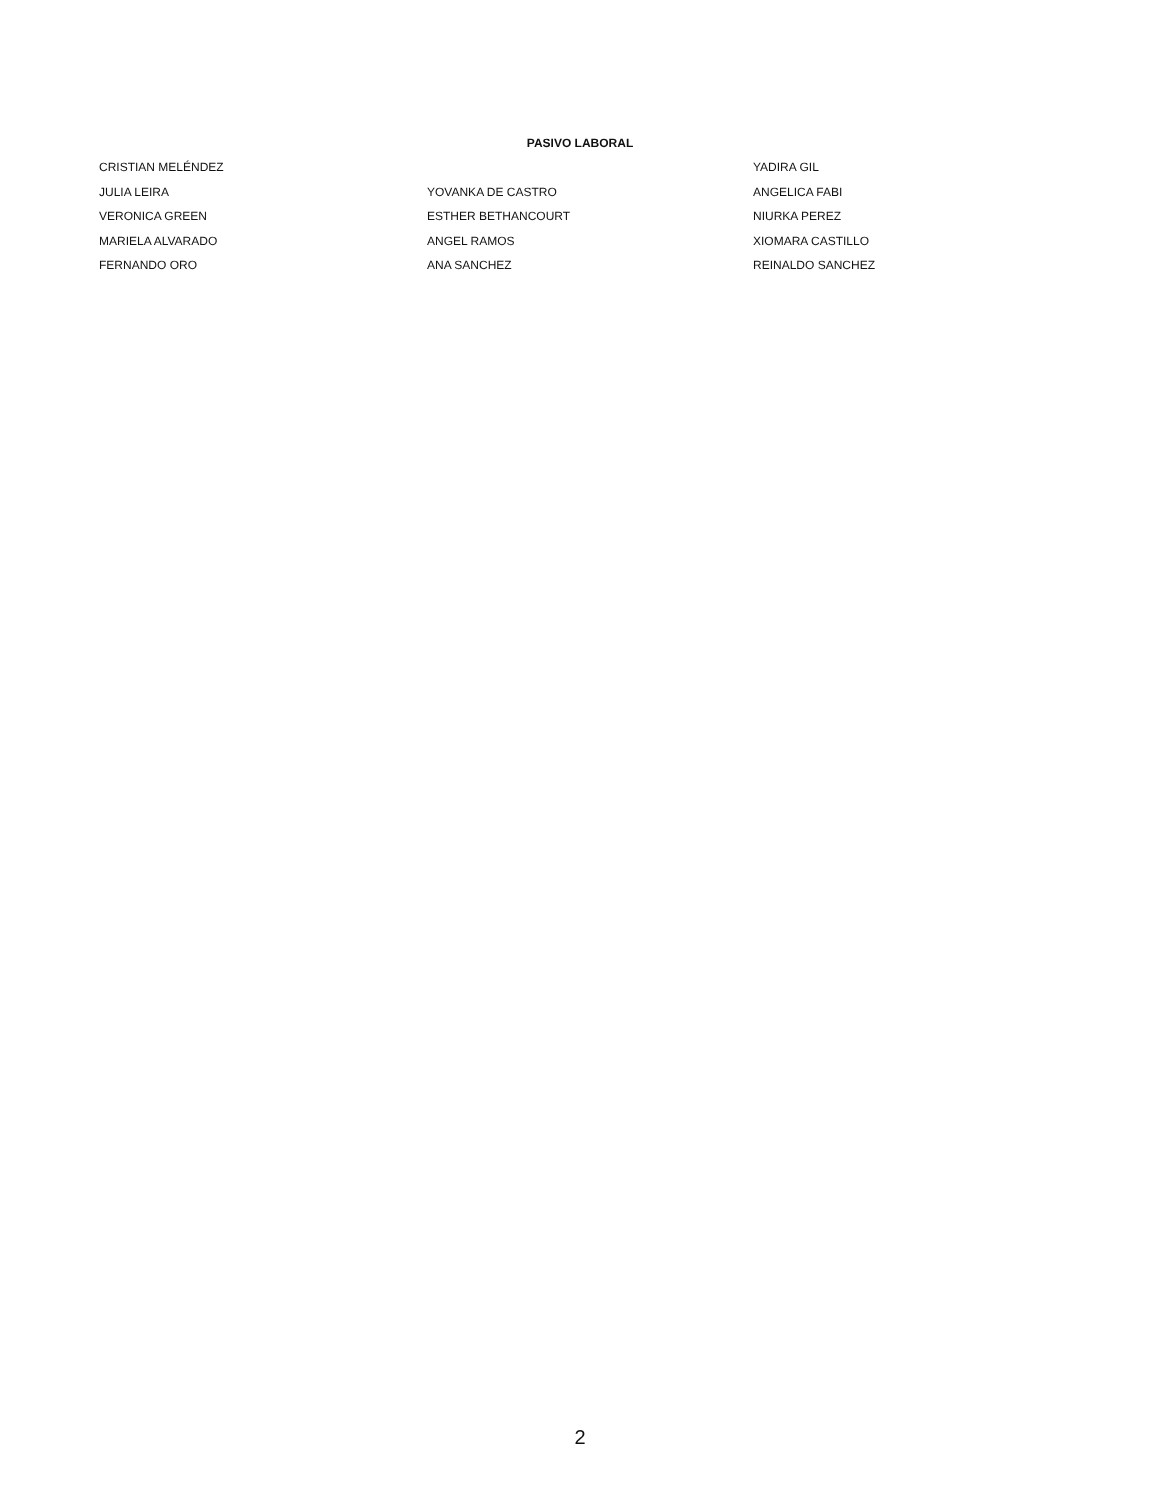PASIVO LABORAL
| CRISTIAN MELÉNDEZ | | YADIRA GIL |
| JULIA LEIRA | YOVANKA DE CASTRO | ANGELICA FABI |
| VERONICA GREEN | ESTHER BETHANCOURT | NIURKA PEREZ |
| MARIELA ALVARADO | ANGEL RAMOS | XIOMARA CASTILLO |
| FERNANDO ORO | ANA SANCHEZ | REINALDO SANCHEZ |
2